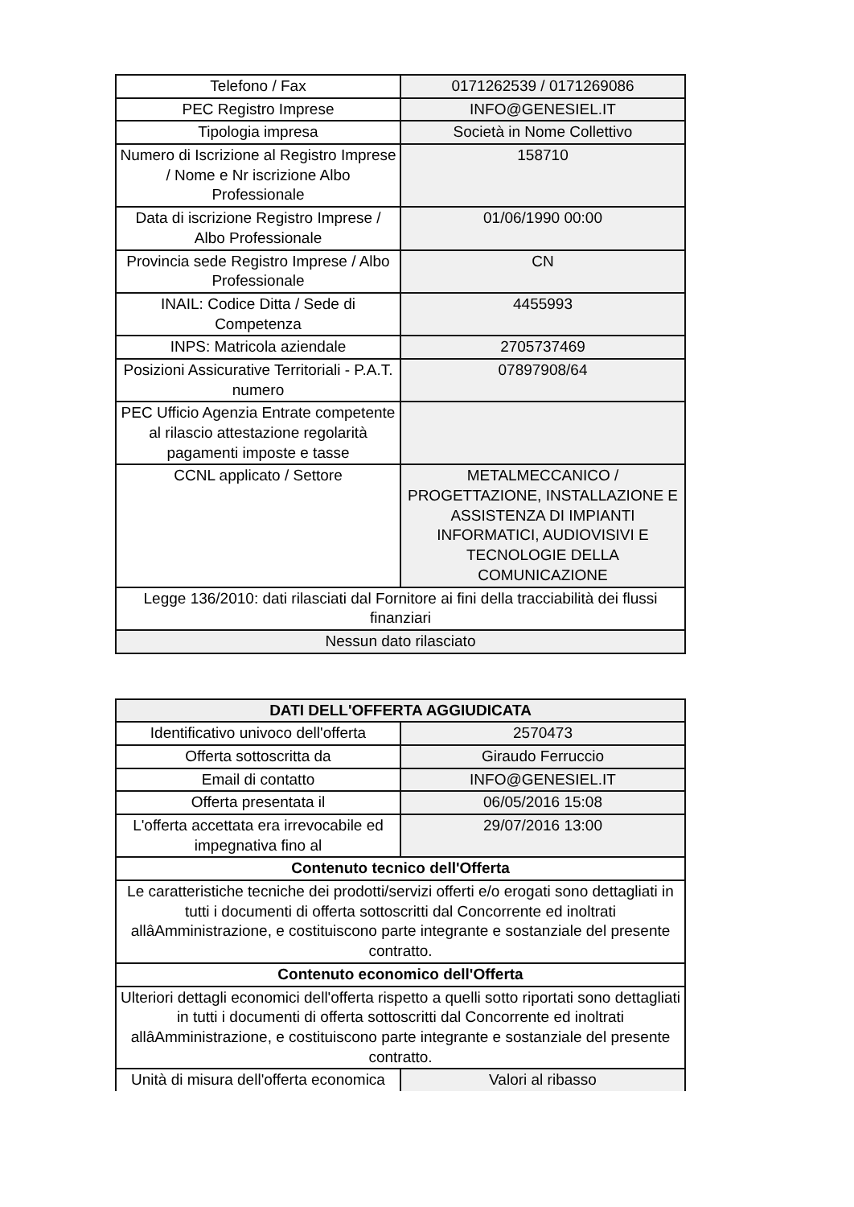| Telefono / Fax | 0171262539 / 0171269086 |
| PEC Registro Imprese | INFO@GENESIEL.IT |
| Tipologia impresa | Società in Nome Collettivo |
| Numero di Iscrizione al Registro Imprese / Nome e Nr iscrizione Albo Professionale | 158710 |
| Data di iscrizione Registro Imprese / Albo Professionale | 01/06/1990 00:00 |
| Provincia sede Registro Imprese / Albo Professionale | CN |
| INAIL: Codice Ditta / Sede di Competenza | 4455993 |
| INPS: Matricola aziendale | 2705737469 |
| Posizioni Assicurative Territoriali - P.A.T. numero | 07897908/64 |
| PEC Ufficio Agenzia Entrate competente al rilascio attestazione regolarità pagamenti imposte e tasse | |
| CCNL applicato / Settore | METALMECCANICO / PROGETTAZIONE, INSTALLAZIONE E ASSISTENZA DI IMPIANTI INFORMATICI, AUDIOVISIVI E TECNOLOGIE DELLA COMUNICAZIONE |
| Legge 136/2010: dati rilasciati dal Fornitore ai fini della tracciabilità dei flussi finanziari | |
| Nessun dato rilasciato | |
| DATI DELL'OFFERTA AGGIUDICATA | |
| --- | --- |
| Identificativo univoco dell'offerta | 2570473 |
| Offerta sottoscritta da | Giraudo Ferruccio |
| Email di contatto | INFO@GENESIEL.IT |
| Offerta presentata il | 06/05/2016 15:08 |
| L'offerta accettata era irrevocabile ed impegnativa fino al | 29/07/2016 13:00 |
| Contenuto tecnico dell'Offerta | |
| Le caratteristiche tecniche dei prodotti/servizi offerti e/o erogati sono dettagliati in tutti i documenti di offerta sottoscritti dal Concorrente ed inoltrati allâAmministrazione, e costituiscono parte integrante e sostanziale del presente contratto. | |
| Contenuto economico dell'Offerta | |
| Ulteriori dettagli economici dell'offerta rispetto a quelli sotto riportati sono dettagliati in tutti i documenti di offerta sottoscritti dal Concorrente ed inoltrati allâAmministrazione, e costituiscono parte integrante e sostanziale del presente contratto. | |
| Unità di misura dell'offerta economica | Valori al ribasso |